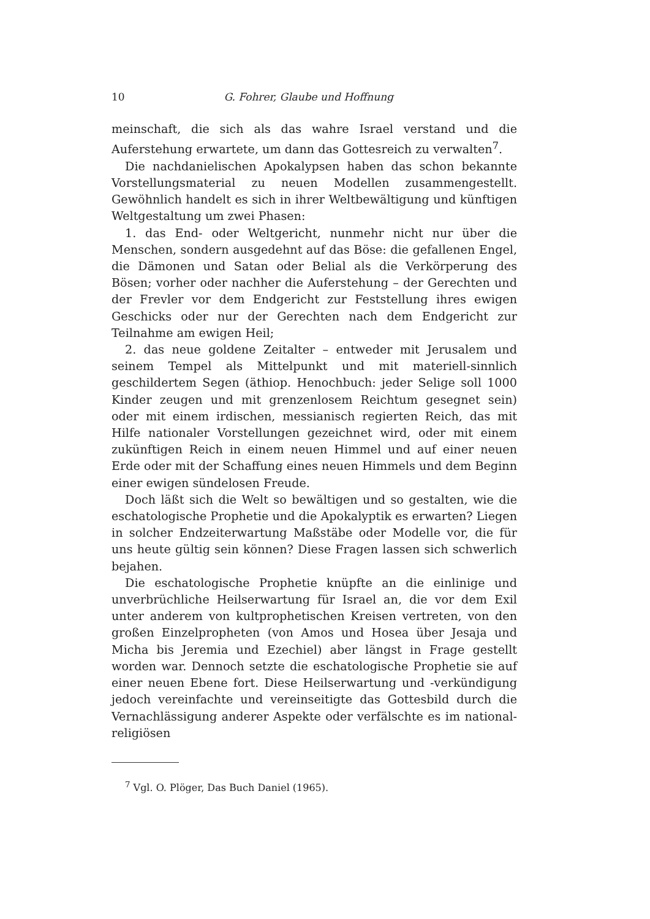10 G. Fohrer, Glaube und Hoffnung
meinschaft, die sich als das wahre Israel verstand und die Auferstehung erwartete, um dann das Gottesreich zu verwalten<sup>7</sup>.
Die nachdanielischen Apokalypsen haben das schon bekannte Vorstellungsmaterial zu neuen Modellen zusammengestellt. Gewöhnlich handelt es sich in ihrer Weltbewältigung und künftigen Weltgestaltung um zwei Phasen:
1. das End- oder Weltgericht, nunmehr nicht nur über die Menschen, sondern ausgedehnt auf das Böse: die gefallenen Engel, die Dämonen und Satan oder Belial als die Verkörperung des Bösen; vorher oder nachher die Auferstehung – der Gerechten und der Frevler vor dem Endgericht zur Feststellung ihres ewigen Geschicks oder nur der Gerechten nach dem Endgericht zur Teilnahme am ewigen Heil;
2. das neue goldene Zeitalter – entweder mit Jerusalem und seinem Tempel als Mittelpunkt und mit materiell-sinnlich geschildertem Segen (äthiop. Henochbuch: jeder Selige soll 1000 Kinder zeugen und mit grenzenlosem Reichtum gesegnet sein) oder mit einem irdischen, messianisch regierten Reich, das mit Hilfe nationaler Vorstellungen gezeichnet wird, oder mit einem zukünftigen Reich in einem neuen Himmel und auf einer neuen Erde oder mit der Schaffung eines neuen Himmels und dem Beginn einer ewigen sündelosen Freude.
Doch läßt sich die Welt so bewältigen und so gestalten, wie die eschatologische Prophetie und die Apokalyptik es erwarten? Liegen in solcher Endzeiterwartung Maßstäbe oder Modelle vor, die für uns heute gültig sein können? Diese Fragen lassen sich schwerlich bejahen.
Die eschatologische Prophetie knüpfte an die einlinige und unverbrüchliche Heilserwartung für Israel an, die vor dem Exil unter anderem von kultprophetischen Kreisen vertreten, von den großen Einzelpropheten (von Amos und Hosea über Jesaja und Micha bis Jeremia und Ezechiel) aber längst in Frage gestellt worden war. Dennoch setzte die eschatologische Prophetie sie auf einer neuen Ebene fort. Diese Heilserwartung und -verkündigung jedoch vereinfachte und vereinseitigte das Gottesbild durch die Vernachlässigung anderer Aspekte oder verfälschte es im national-religiösen
<sup>7</sup> Vgl. O. Plöger, Das Buch Daniel (1965).